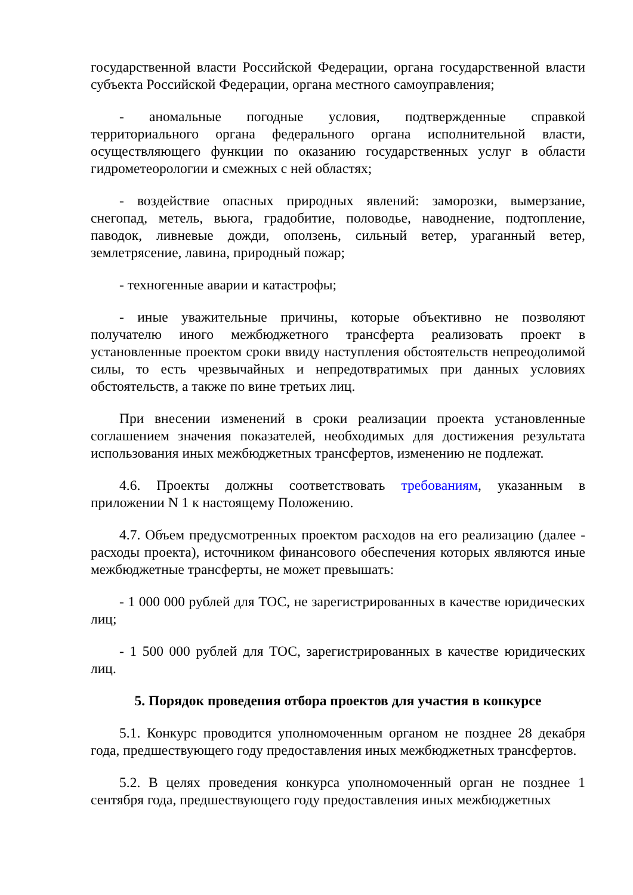государственной власти Российской Федерации, органа государственной власти субъекта Российской Федерации, органа местного самоуправления;
- аномальные погодные условия, подтвержденные справкой территориального органа федерального органа исполнительной власти, осуществляющего функции по оказанию государственных услуг в области гидрометеорологии и смежных с ней областях;
- воздействие опасных природных явлений: заморозки, вымерзание, снегопад, метель, вьюга, градобитие, половодье, наводнение, подтопление, паводок, ливневые дожди, оползень, сильный ветер, ураганный ветер, землетрясение, лавина, природный пожар;
- техногенные аварии и катастрофы;
- иные уважительные причины, которые объективно не позволяют получателю иного межбюджетного трансферта реализовать проект в установленные проектом сроки ввиду наступления обстоятельств непреодолимой силы, то есть чрезвычайных и непредотвратимых при данных условиях обстоятельств, а также по вине третьих лиц.
При внесении изменений в сроки реализации проекта установленные соглашением значения показателей, необходимых для достижения результата использования иных межбюджетных трансфертов, изменению не подлежат.
4.6. Проекты должны соответствовать требованиям, указанным в приложении N 1 к настоящему Положению.
4.7. Объем предусмотренных проектом расходов на его реализацию (далее - расходы проекта), источником финансового обеспечения которых являются иные межбюджетные трансферты, не может превышать:
- 1 000 000 рублей для ТОС, не зарегистрированных в качестве юридических лиц;
- 1 500 000 рублей для ТОС, зарегистрированных в качестве юридических лиц.
5. Порядок проведения отбора проектов для участия в конкурсе
5.1. Конкурс проводится уполномоченным органом не позднее 28 декабря года, предшествующего году предоставления иных межбюджетных трансфертов.
5.2. В целях проведения конкурса уполномоченный орган не позднее 1 сентября года, предшествующего году предоставления иных межбюджетных